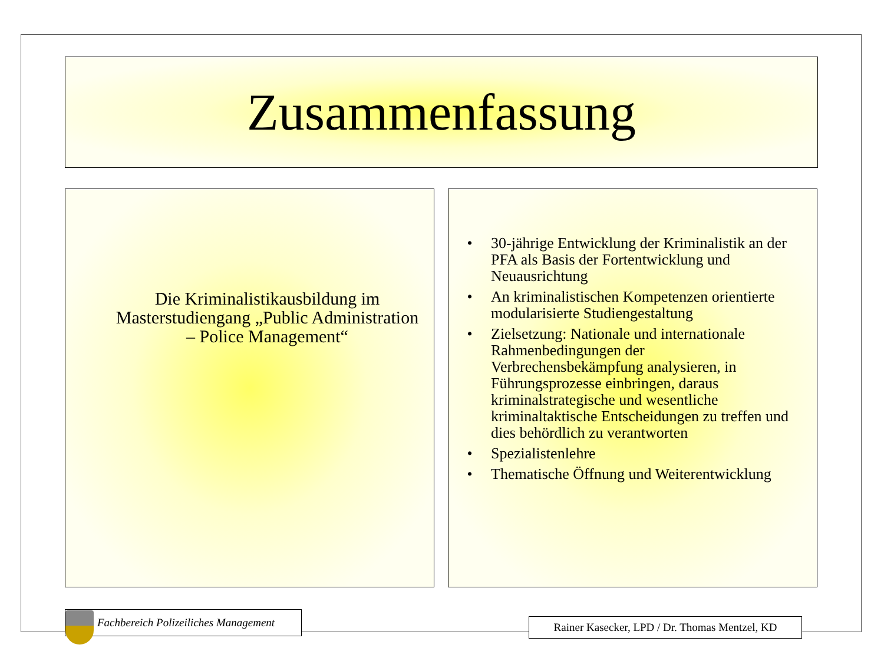Zusammenfassung
Die Kriminalistikausbildung im Masterstudiengang „Public Administration – Police Management“
• 30-jährige Entwicklung der Kriminalistik an der PFA als Basis der Fortentwicklung und Neuausrichtung
• An kriminalistischen Kompetenzen orientierte modularisierte Studiengestaltung
• Zielsetzung: Nationale und internationale Rahmenbedingungen der Verbrechensbekämpfung analysieren, in Führungsprozesse einbringen, daraus kriminalstrategische und wesentliche kriminaltaktische Entscheidungen zu treffen und dies behördlich zu verantworten
• Spezialistenlehre
• Thematische Öffnung und Weiterentwicklung
Fachbereich Polizeiliches Management
Rainer Kasecker, LPD / Dr. Thomas Mentzel, KD